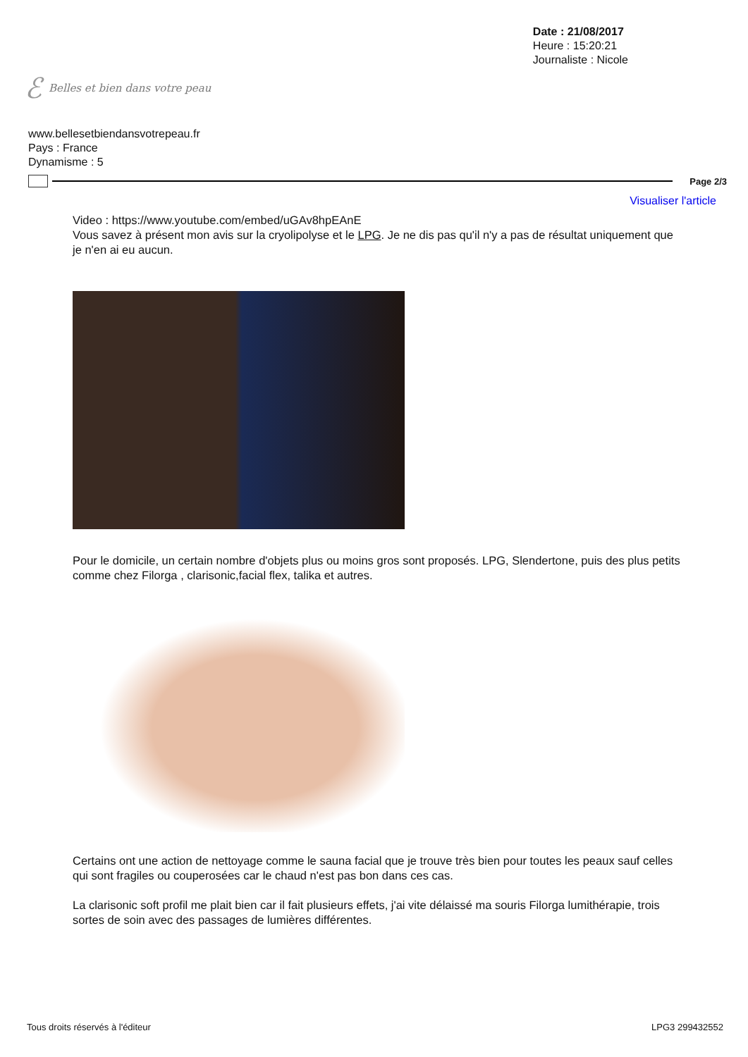ℰ Belles et bien dans votre peau
Date : 21/08/2017
Heure : 15:20:21
Journaliste : Nicole
www.bellesetbiendansvotrepeau.fr
Pays : France
Dynamisme : 5
Page 2/3
Visualiser l'article
Video : https://www.youtube.com/embed/uGAv8hpEAnE
Vous savez à présent mon avis sur la cryolipolyse et le LPG. Je ne dis pas qu'il n'y a pas de résultat uniquement que je n'en ai eu aucun.
Pour le domicile, un certain nombre d'objets plus ou moins gros sont proposés. LPG, Slendertone, puis des plus petits comme chez Filorga , clarisonic,facial flex, talika et autres.
Certains ont une action de nettoyage comme le sauna facial que je trouve très bien pour toutes les peaux sauf celles qui sont fragiles ou couperosées car le chaud n'est pas bon dans ces cas.
La clarisonic soft profil me plait bien car il fait plusieurs effets, j'ai vite délaissé ma souris Filorga lumithérapie, trois sortes de soin avec des passages de lumières différentes.
Tous droits réservés à l'éditeur LPG3 299432552